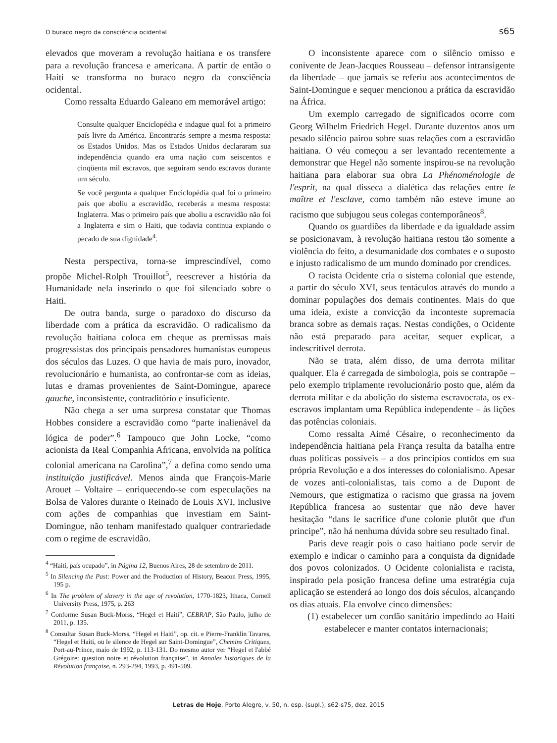O buraco negro da consciência ocidental s65
elevados que moveram a revolução haitiana e os transfere para a revolução francesa e americana. A partir de então o Haiti se transforma no buraco negro da consciência ocidental.
Como ressalta Eduardo Galeano em memorável artigo:
Consulte qualquer Enciclopédia e indague qual foi a primeiro país livre da América. Encontrarás sempre a mesma resposta: os Estados Unidos. Mas os Estados Unidos declararam sua independência quando era uma nação com seiscentos e cinqüenta mil escravos, que seguiram sendo escravos durante um século.
Se você pergunta a qualquer Enciclopédia qual foi o primeiro país que aboliu a escravidão, receberás a mesma resposta: Inglaterra. Mas o primeiro país que aboliu a escravidão não foi a Inglaterra e sim o Haiti, que todavia continua expiando o pecado de sua dignidade<sup>4</sup>.
Nesta perspectiva, torna-se imprescindível, como propõe Michel-Rolph Trouillot<sup>5</sup>, reescrever a história da Humanidade nela inserindo o que foi silenciado sobre o Haiti.
De outra banda, surge o paradoxo do discurso da liberdade com a prática da escravidão. O radicalismo da revolução haitiana coloca em cheque as premissas mais progressistas dos principais pensadores humanistas europeus dos séculos das Luzes. O que havia de mais puro, inovador, revolucionário e humanista, ao confrontar-se com as ideias, lutas e dramas provenientes de Saint-Domingue, aparece gauche, inconsistente, contraditório e insuficiente.
Não chega a ser uma surpresa constatar que Thomas Hobbes considere a escravidão como “parte inalienável da lógica de poder”.<sup>6</sup> Tampouco que John Locke, “como acionista da Real Companhia Africana, envolvida na política colonial americana na Carolina”,<sup>7</sup> a defina como sendo uma instituição justificável. Menos ainda que François-Marie Arouet – Voltaire – enriquecendo-se com especulações na Bolsa de Valores durante o Reinado de Louis XVI, inclusive com ações de companhias que investiam em Saint-Domingue, não tenham manifestado qualquer contrariedade com o regime de escravidão.
<sup>4</sup> “Haití, país ocupado”, in Página 12, Buenos Aires, 28 de setembro de 2011.
<sup>5</sup> In Silencing the Past: Power and the Production of History, Beacon Press, 1995, 195 p.
<sup>6</sup> In The problem of slavery in the age of revolution, 1770-1823, Ithaca, Cornell University Press, 1975, p. 263
<sup>7</sup> Conforme Susan Buck-Morss, “Hegel et Haiti”, CEBRAP, São Paulo, julho de 2011, p. 135.
<sup>8</sup> Consultar Susan Buck-Morss, “Hegel et Haiti”, op. cit. e Pierre-Franklin Tavares, “Hegel et Haiti, ou le silence de Hegel sur Saint-Domingue”, Chemins Critiques, Port-au-Prince, maio de 1992, p. 113-131. Do mesmo autor ver “Hegel et l'abbé Grégoire: question noire et révolution française”, in Annales historiques de la Révolution française, n. 293-294, 1993, p. 491-509.
O inconsistente aparece com o silêncio omisso e conivente de Jean-Jacques Rousseau – defensor intransigente da liberdade – que jamais se referiu aos acontecimentos de Saint-Domingue e sequer mencionou a prática da escravidão na África.
Um exemplo carregado de significados ocorre com Georg Wilhelm Friedrich Hegel. Durante duzentos anos um pesado silêncio pairou sobre suas relações com a escravidão haitiana. O véu começou a ser levantado recentemente a demonstrar que Hegel não somente inspirou-se na revolução haitiana para elaborar sua obra La Phénoménologie de l'esprit, na qual disseca a dialética das relações entre le maître et l'esclave, como também não esteve imune ao racismo que subjugou seus colegas contemporâneos<sup>8</sup>.
Quando os guardiões da liberdade e da igualdade assim se posicionavam, à revolução haitiana restou tão somente a violência do feito, a desumanidade dos combates e o suposto e injusto radicalismo de um mundo dominado por crendices.
O racista Ocidente cria o sistema colonial que estende, a partir do século XVI, seus tentáculos através do mundo a dominar populações dos demais continentes. Mais do que uma ideia, existe a convicção da inconteste supremacia branca sobre as demais raças. Nestas condições, o Ocidente não está preparado para aceitar, sequer explicar, a indescritível derrota.
Não se trata, além disso, de uma derrota militar qualquer. Ela é carregada de simbologia, pois se contrapõe – pelo exemplo triplamente revolucionário posto que, além da derrota militar e da abolição do sistema escravocrata, os ex-escravos implantam uma República independente – às lições das potências coloniais.
Como ressalta Aimé Césaire, o reconhecimento da independência haitiana pela França resulta da batalha entre duas políticas possíveis – a dos princípios contidos em sua própria Revolução e a dos interesses do colonialismo. Apesar de vozes anti-colonialistas, tais como a de Dupont de Nemours, que estigmatiza o racismo que grassa na jovem República francesa ao sustentar que não deve haver hesitação “dans le sacrifice d'une colonie plutôt que d'un principe”, não há nenhuma dúvida sobre seu resultado final.
Paris deve reagir pois o caso haitiano pode servir de exemplo e indicar o caminho para a conquista da dignidade dos povos colonizados. O Ocidente colonialista e racista, inspirado pela posição francesa define uma estratégia cuja aplicação se estenderá ao longo dos dois séculos, alcançando os dias atuais. Ela envolve cinco dimensões:
(1) estabelecer um cordão sanitário impedindo ao Haiti estabelecer e manter contatos internacionais;
Letras de Hoje, Porto Alegre, v. 50, n. esp. (supl.), s62-s75, dez. 2015